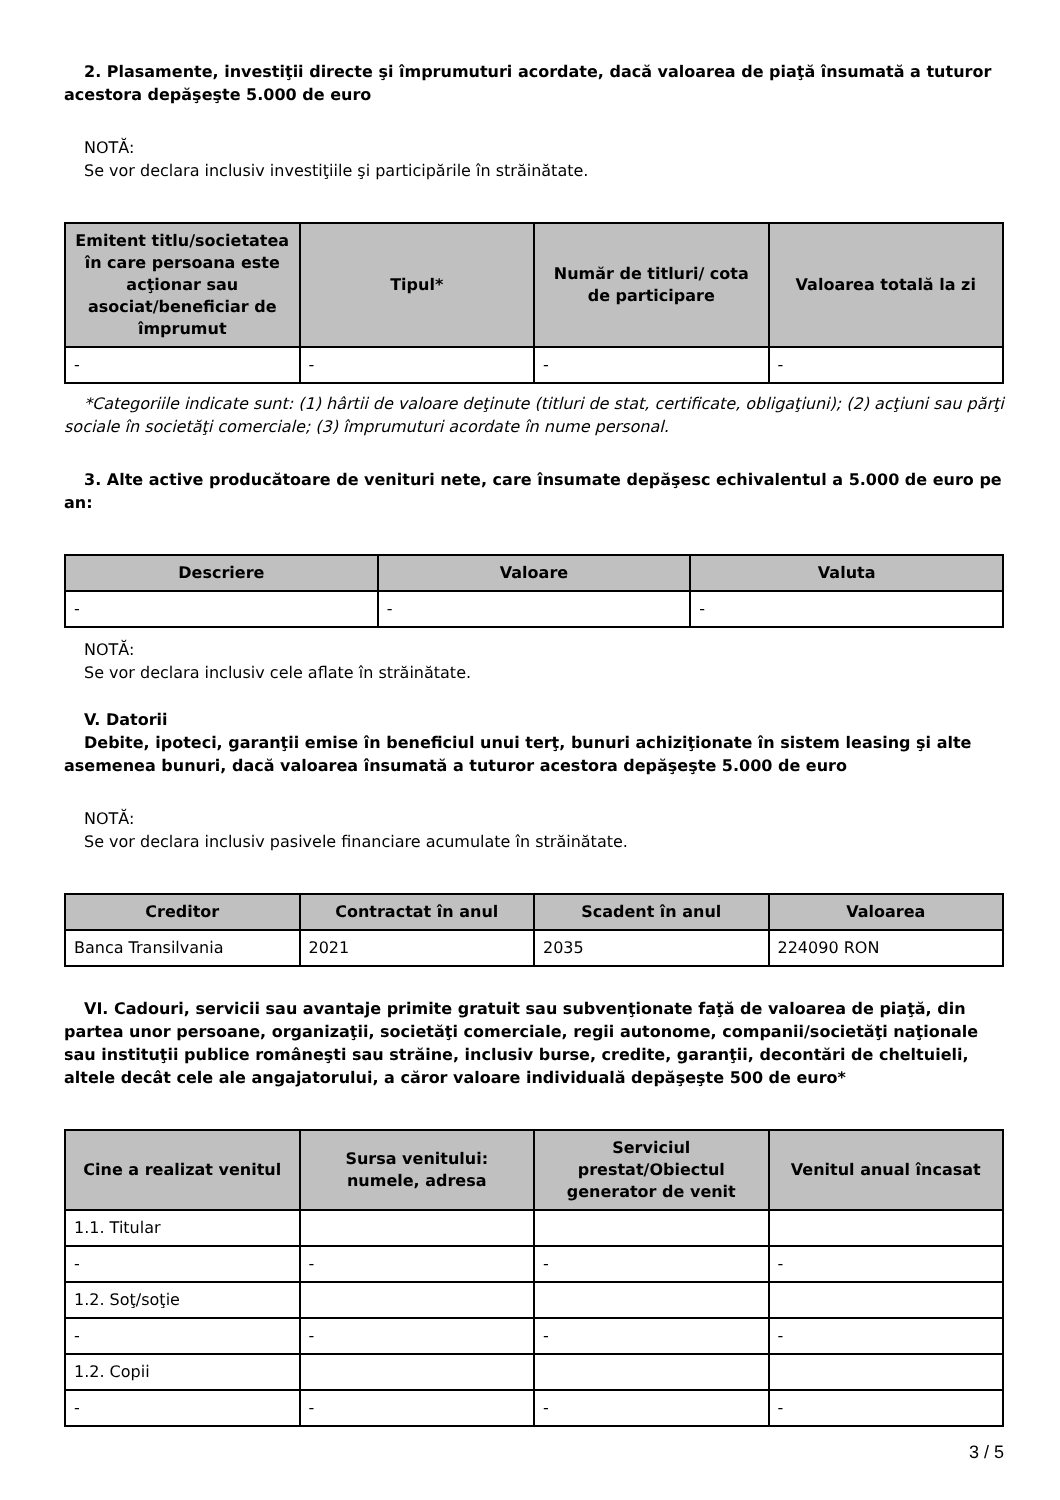2. Plasamente, investiţii directe şi împrumuturi acordate, dacă valoarea de piaţă însumată a tuturor acestora depăşeşte 5.000 de euro
NOTĂ:
Se vor declara inclusiv investiţiile şi participările în străinătate.
| Emitent titlu/societatea în care persoana este acţionar sau asociat/beneficiar de împrumut | Tipul* | Număr de titluri/ cota de participare | Valoarea totală la zi |
| --- | --- | --- | --- |
| - | - | - | - |
*Categoriile indicate sunt: (1) hârtii de valoare deţinute (titluri de stat, certificate, obligaţiuni); (2) acţiuni sau părţi sociale în societăţi comerciale; (3) împrumuturi acordate în nume personal.
3. Alte active producătoare de venituri nete, care însumate depăşesc echivalentul a 5.000 de euro pe an:
| Descriere | Valoare | Valuta |
| --- | --- | --- |
| - | - | - |
NOTĂ:
Se vor declara inclusiv cele aflate în străinătate.
V. Datorii
Debite, ipoteci, garanţii emise în beneficiul unui terţ, bunuri achiziţionate în sistem leasing şi alte asemenea bunuri, dacă valoarea însumată a tuturor acestora depăşeşte 5.000 de euro
NOTĂ:
Se vor declara inclusiv pasivele financiare acumulate în străinătate.
| Creditor | Contractat în anul | Scadent în anul | Valoarea |
| --- | --- | --- | --- |
| Banca Transilvania | 2021 | 2035 | 224090 RON |
VI. Cadouri, servicii sau avantaje primite gratuit sau subvenţionate faţă de valoarea de piaţă, din partea unor persoane, organizaţii, societăţi comerciale, regii autonome, companii/societăţi naţionale sau instituţii publice româneşti sau străine, inclusiv burse, credite, garanţii, decontări de cheltuieli, altele decât cele ale angajatorului, a căror valoare individuală depăşeşte 500 de euro*
| Cine a realizat venitul | Sursa venitului: numele, adresa | Serviciul prestat/Obiectul generator de venit | Venitul anual încasat |
| --- | --- | --- | --- |
| 1.1. Titular | | | |
| - | - | - | - |
| 1.2. Soţ/soţie | | | |
| - | - | - | - |
| 1.2. Copii | | | |
| - | - | - | - |
3 / 5